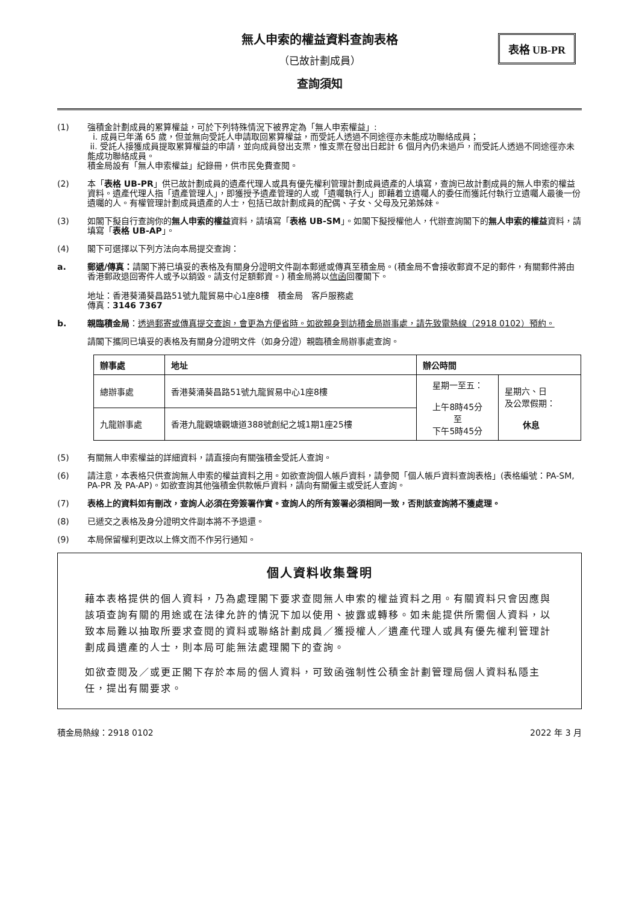無人申索的權益資料查詢表格
（已故計劃成員）
查詢須知
表格 UB-PR
(1) 強積金計劃成員的累算權益，可於下列特殊情況下被界定為「無人申索權益」:
i. 成員已年滿 65 歲，但並無向受託人申請取回累算權益，而受託人透過不同途徑亦未能成功聯絡成員；
ii. 受託人接獲成員提取累算權益的申請，並向成員發出支票，惟支票在發出日起計 6 個月內仍未過戶，而受託人透過不同途徑亦未能成功聯絡成員。
積金局設有「無人申索權益」紀錄冊，供市民免費查閱。
(2) 本「表格 UB-PR」供已故計劃成員的遺產代理人或具有優先權利管理計劃成員遺產的人填寫，查詢已故計劃成員的無人申索的權益資料。遺產代理人指「遺產管理人」，即獲授予遺產管理的人或「遺囑執行人」即藉着立遺囑人的委任而獲託付執行立遺囑人最後一份遺囑的人。有權管理計劃成員遺產的人士，包括已故計劃成員的配偶、子女、父母及兄弟姊妹。
(3) 如閣下擬自行查詢你的無人申索的權益資料，請填寫「表格 UB-SM」。如閣下擬授權他人，代辦查詢閣下的無人申索的權益資料，請填寫「表格 UB-AP」。
(4) 閣下可選擇以下列方法向本局提交查詢：
a. 郵遞/傳真：請閣下將已填妥的表格及有關身分證明文件副本郵遞或傳真至積金局。(積金局不會接收郵資不足的郵件，有關郵件將由香港郵政退回寄件人或予以銷毀。請支付足額郵資。) 積金局將以信函回覆閣下。
地址：香港葵涌葵昌路51號九龍貿易中心1座8樓　積金局　客戶服務處
傳真：3146 7367
b. 親臨積金局：透過郵寄或傳真提交查詢，會更為方便省時。如欲親身到訪積金局辦事處，請先致電熱線（2918 0102）預約。
請閣下攜同已填妥的表格及有關身分證明文件（如身分證）親臨積金局辦事處查詢。
| 辦事處 | 地址 | 辦公時間 | |
| --- | --- | --- | --- |
| 總辦事處 | 香港葵涌葵昌路51號九龍貿易中心1座8樓 | 星期一至五： 上午8時45分 至 下午5時45分 | 星期六、日 及公眾假期： 休息 |
| 九龍辦事處 | 香港九龍觀塘觀塘道388號創紀之城1期1座25樓 | | |
(5) 有關無人申索權益的詳細資料，請直接向有關強積金受託人查詢。
(6) 請注意，本表格只供查詢無人申索的權益資料之用。如欲查詢個人帳戶資料，請參閱「個人帳戶資料查詢表格」(表格編號：PA-SM, PA-PR 及 PA-AP)。如欲查詢其他強積金供款帳戶資料，請向有關僱主或受託人查詢。
(7) 表格上的資料如有刪改，查詢人必須在旁簽署作實。查詢人的所有簽署必須相同一致，否則該查詢將不獲處理。
(8) 已遞交之表格及身分證明文件副本將不予退還。
(9) 本局保留權利更改以上條文而不作另行通知。
個人資料收集聲明
藉本表格提供的個人資料，乃為處理閣下要求查閱無人申索的權益資料之用。有關資料只會因應與該項查詢有關的用途或在法律允許的情況下加以使用、披露或轉移。如未能提供所需個人資料，以致本局難以抽取所要求查閱的資料或聯絡計劃成員／獲授權人／遺產代理人或具有優先權利管理計劃成員遺產的人士，則本局可能無法處理閣下的查詢。
如欲查閱及／或更正閣下存於本局的個人資料，可致函強制性公積金計劃管理局個人資料私隱主任，提出有關要求。
積金局熱線：2918 0102 2022 年 3 月